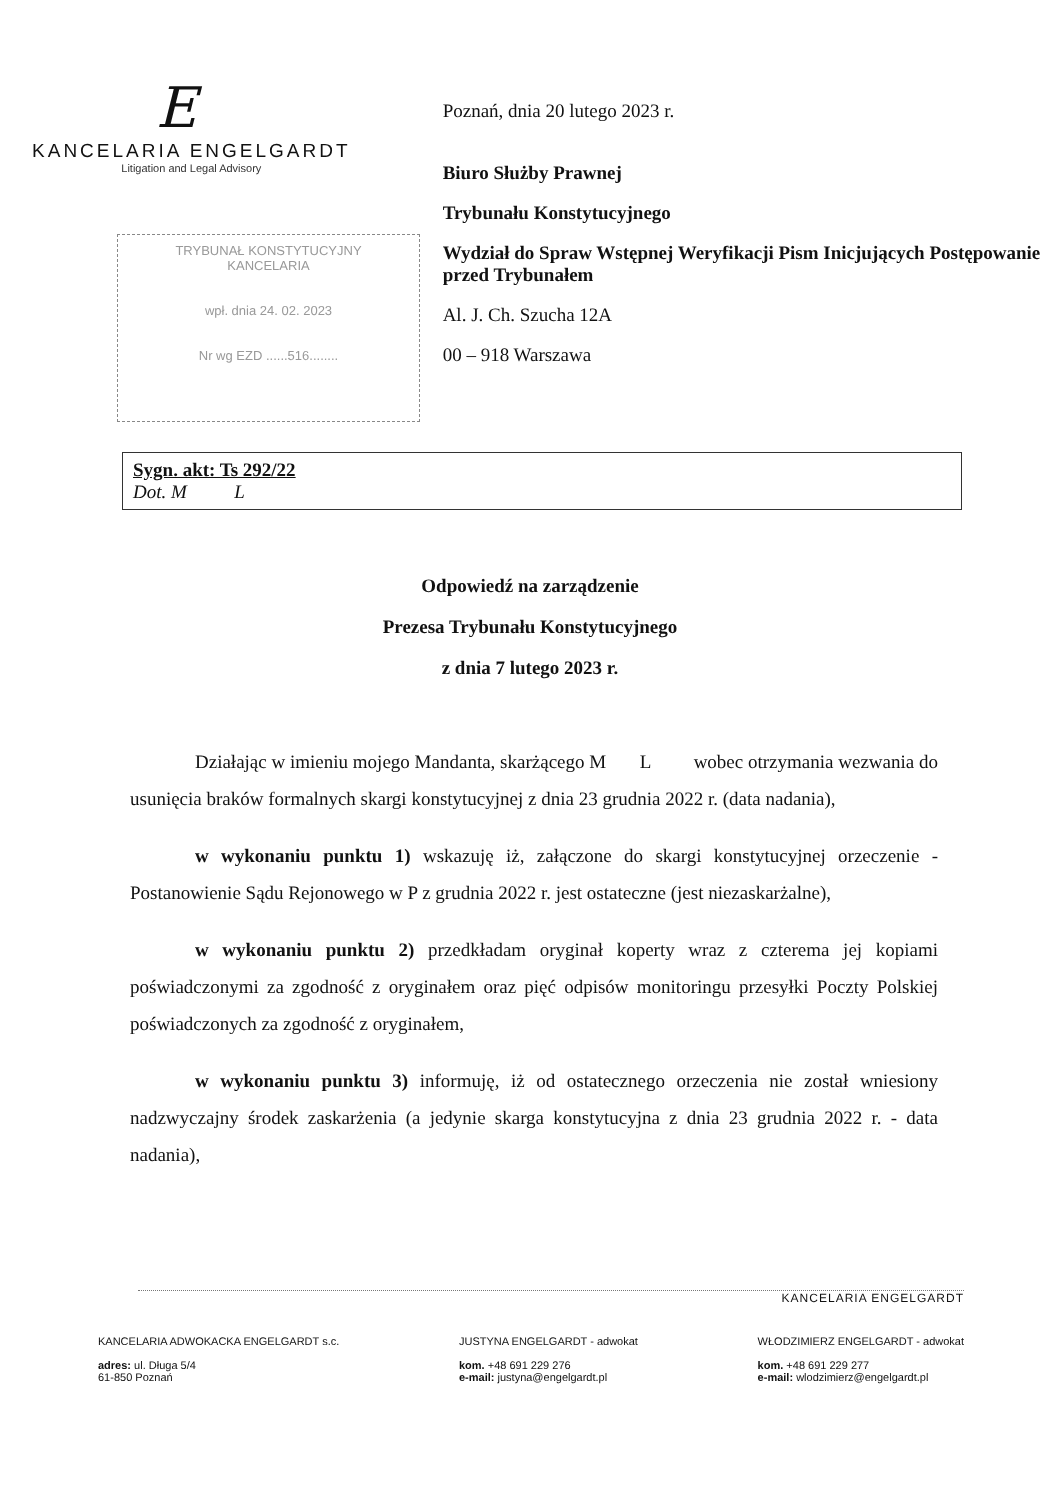E
KANCELARIA ENGELGARDT
Litigation and Legal Advisory
TRYBUNAŁ KONSTYTUCYJNY
KANCELARIA
wpł. dnia 24. 02. 2023
Nr wg EZD ......516........
Poznań, dnia 20 lutego 2023 r.
Biuro Służby Prawnej
Trybunału Konstytucyjnego
Wydział do Spraw Wstępnej Weryfikacji Pism Inicjujących Postępowanie przed Trybunałem
Al. J. Ch. Szucha 12A
00 – 918 Warszawa
Sygn. akt: Ts 292/22
Dot. M L
Odpowiedź na zarządzenie
Prezesa Trybunału Konstytucyjnego
z dnia 7 lutego 2023 r.
Działając w imieniu mojego Mandanta, skarżącego M L wobec otrzymania wezwania do usunięcia braków formalnych skargi konstytucyjnej z dnia 23 grudnia 2022 r. (data nadania),
w wykonaniu punktu 1) wskazuję iż, załączone do skargi konstytucyjnej orzeczenie - Postanowienie Sądu Rejonowego w P z grudnia 2022 r. jest ostateczne (jest niezaskarżalne),
w wykonaniu punktu 2) przedkładam oryginał koperty wraz z czterema jej kopiami poświadczonymi za zgodność z oryginałem oraz pięć odpisów monitoringu przesyłki Poczty Polskiej poświadczonych za zgodność z oryginałem,
w wykonaniu punktu 3) informuję, iż od ostatecznego orzeczenia nie został wniesiony nadzwyczajny środek zaskarżenia (a jedynie skarga konstytucyjna z dnia 23 grudnia 2022 r. - data nadania),
KANCELARIA ENGELGARDT
KANCELARIA ADWOKACKA ENGELGARDT s.c.
adres: ul. Długa 5/4
61-850 Poznań
JUSTYNA ENGELGARDT - adwokat
kom. +48 691 229 276
e-mail: justyna@engelgardt.pl
WŁODZIMIERZ ENGELGARDT - adwokat
kom. +48 691 229 277
e-mail: wlodzimierz@engelgardt.pl